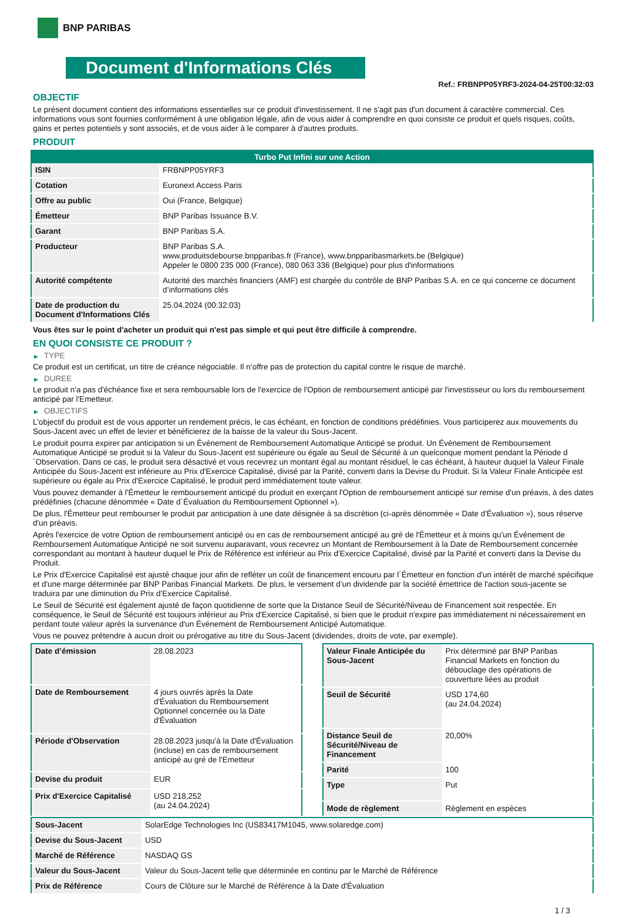BNP PARIBAS
Document d'Informations Clés
Ref.: FRBNPP05YRF3-2024-04-25T00:32:03
OBJECTIF
Le présent document contient des informations essentielles sur ce produit d'investissement. Il ne s'agit pas d'un document à caractère commercial. Ces informations vous sont fournies conformément à une obligation légale, afin de vous aider à comprendre en quoi consiste ce produit et quels risques, coûts, gains et pertes potentiels y sont associés, et de vous aider à le comparer à d'autres produits.
PRODUIT
| Turbo Put Infini sur une Action | |
| --- | --- |
| ISIN | FRBNPP05YRF3 |
| Cotation | Euronext Access Paris |
| Offre au public | Oui (France, Belgique) |
| Émetteur | BNP Paribas Issuance B.V. |
| Garant | BNP Paribas S.A. |
| Producteur | BNP Paribas S.A. www.produitsdebourse.bnpparibas.fr (France), www.bnpparibasmarkets.be (Belgique) Appeler le 0800 235 000 (France), 080 063 336 (Belgique) pour plus d'informations |
| Autorité compétente | Autorité des marchés financiers (AMF) est chargée du contrôle de BNP Paribas S.A. en ce qui concerne ce document d’informations clés |
| Date de production du Document d'Informations Clés | 25.04.2024 (00:32:03) |
Vous êtes sur le point d'acheter un produit qui n'est pas simple et qui peut être difficile à comprendre.
EN QUOI CONSISTE CE PRODUIT ?
▶ TYPE
Ce produit est un certificat, un titre de créance négociable. Il n’offre pas de protection du capital contre le risque de marché.
▶ DUREE
Le produit n'a pas d'échéance fixe et sera remboursable lors de l'exercice de l'Option de remboursement anticipé par l'investisseur ou lors du remboursement anticipé par l'Emetteur.
▶ OBJECTIFS
L'objectif du produit est de vous apporter un rendement précis, le cas échéant, en fonction de conditions prédéfinies. Vous participerez aux mouvements du Sous-Jacent avec un effet de levier et bénéficierez de la baisse de la valeur du Sous-Jacent.
Le produit pourra expirer par anticipation si un Événement de Remboursement Automatique Anticipé se produit. Un Événement de Remboursement Automatique Anticipé se produit si la Valeur du Sous-Jacent est supérieure ou égale au Seuil de Sécurité à un quelconque moment pendant la Période d´Observation. Dans ce cas, le produit sera désactivé et vous recevrez un montant égal au montant résiduel, le cas échéant, à hauteur duquel la Valeur Finale Anticipée du Sous-Jacent est inférieure au Prix d'Exercice Capitalisé, divisé par la Parité, converti dans la Devise du Produit. Si la Valeur Finale Anticipée est supérieure ou égale au Prix d'Exercice Capitalisé, le produit perd immédiatement toute valeur.
Vous pouvez demander à l'Émetteur le remboursement anticipé du produit en exerçant l'Option de remboursement anticipé sur remise d'un préavis, à des dates prédéfinies (chacune dénommée « Date d´Évaluation du Remboursement Optionnel »).
De plus, l'Émetteur peut rembourser le produit par anticipation à une date désignée à sa discrétion (ci-après dénommée « Date d'Évaluation »), sous réserve d'un préavis.
Après l'exercice de votre Option de remboursement anticipé ou en cas de remboursement anticipé au gré de l'Émetteur et à moins qu'un Événement de Remboursement Automatique Anticipé ne soit survenu auparavant, vous recevrez un Montant de Remboursement à la Date de Remboursement concernée correspondant au montant à hauteur duquel le Prix de Référence est inférieur au Prix d'Exercice Capitalisé, divisé par la Parité et converti dans la Devise du Produit.
Le Prix d'Exercice Capitalisé est ajusté chaque jour afin de refléter un coût de financement encouru par l´Émetteur en fonction d'un intérêt de marché spécifique et d'une marge déterminée par BNP Paribas Financial Markets. De plus, le versement d’un dividende par la société émettrice de l'action sous-jacente se traduira par une diminution du Prix d'Exercice Capitalisé.
Le Seuil de Sécurité est également ajusté de façon quotidienne de sorte que la Distance Seuil de Sécurité/Niveau de Financement soit respectée. En conséquence, le Seuil de Sécurité est toujours inférieur au Prix d'Exercice Capitalisé, si bien que le produit n'expire pas immédiatement ni nécessairement en perdant toute valeur après la survenance d'un Événement de Remboursement Anticipé Automatique.
Vous ne pouvez prétendre à aucun droit ou prérogative au titre du Sous-Jacent (dividendes, droits de vote, par exemple).
| Date d’émission | 28.08.2023 |
| Date de Remboursement | 4 jours ouvrés après la Date d'Évaluation du Remboursement Optionnel concernée ou la Date d'Évaluation |
| Période d'Observation | 28.08.2023 jusqu'à la Date d'Évaluation (incluse) en cas de remboursement anticipé au gré de l'Emetteur |
| Devise du produit | EUR |
| Prix d'Exercice Capitalisé | USD 218,252 (au 24.04.2024) |
| Valeur Finale Anticipée du Sous-Jacent | Prix déterminé par BNP Paribas Financial Markets en fonction du débouclage des opérations de couverture liées au produit |
| Seuil de Sécurité | USD 174,60 (au 24.04.2024) |
| Distance Seuil de Sécurité/Niveau de Financement | 20,00% |
| Parité | 100 |
| Type | Put |
| Mode de règlement | Règlement en espèces |
| Sous-Jacent | SolarEdge Technologies Inc (US83417M1045, www.solaredge.com) |
| Devise du Sous-Jacent | USD |
| Marché de Référence | NASDAQ GS |
| Valeur du Sous-Jacent | Valeur du Sous-Jacent telle que déterminée en continu par le Marché de Référence |
| Prix de Référence | Cours de Clôture sur le Marché de Référence à la Date d'Évaluation |
1 / 3